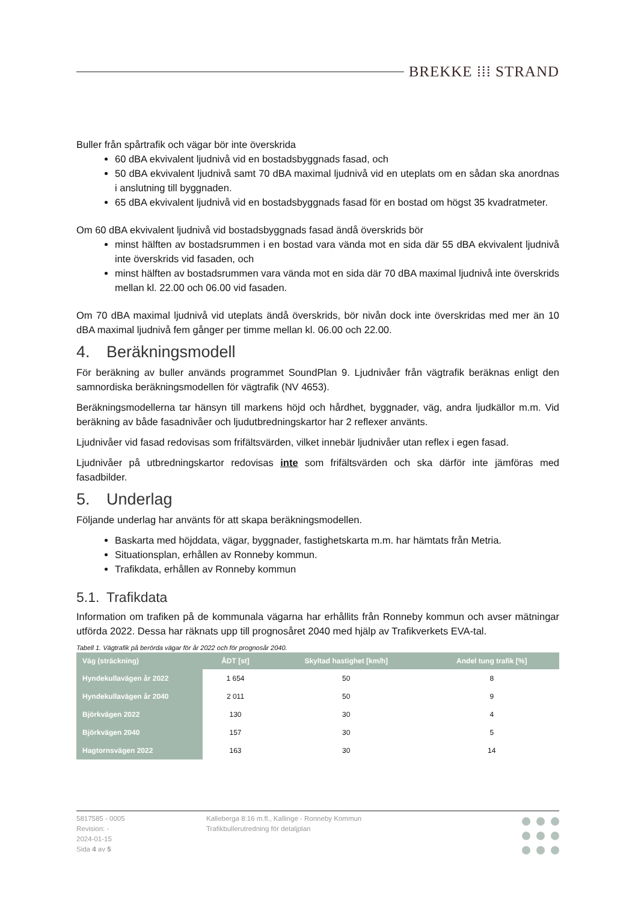BREKKE ⁞⁞⁞ STRAND
Buller från spårtrafik och vägar bör inte överskrida
60 dBA ekvivalent ljudnivå vid en bostadsbyggnads fasad, och
50 dBA ekvivalent ljudnivå samt 70 dBA maximal ljudnivå vid en uteplats om en sådan ska anordnas i anslutning till byggnaden.
65 dBA ekvivalent ljudnivå vid en bostadsbyggnads fasad för en bostad om högst 35 kvadratmeter.
Om 60 dBA ekvivalent ljudnivå vid bostadsbyggnads fasad ändå överskrids bör
minst hälften av bostadsrummen i en bostad vara vända mot en sida där 55 dBA ekvivalent ljudnivå inte överskrids vid fasaden, och
minst hälften av bostadsrummen vara vända mot en sida där 70 dBA maximal ljudnivå inte överskrids mellan kl. 22.00 och 06.00 vid fasaden.
Om 70 dBA maximal ljudnivå vid uteplats ändå överskrids, bör nivån dock inte överskridas med mer än 10 dBA maximal ljudnivå fem gånger per timme mellan kl. 06.00 och 22.00.
4. Beräkningsmodell
För beräkning av buller används programmet SoundPlan 9. Ljudnivåer från vägtrafik beräknas enligt den samnordiska beräkningsmodellen för vägtrafik (NV 4653).
Beräkningsmodellerna tar hänsyn till markens höjd och hårdhet, byggnader, väg, andra ljudkällor m.m. Vid beräkning av både fasadnivåer och ljudutbredningskartor har 2 reflexer använts.
Ljudnivåer vid fasad redovisas som frifältsvärden, vilket innebär ljudnivåer utan reflex i egen fasad.
Ljudnivåer på utbredningskartor redovisas inte som frifältsvärden och ska därför inte jämföras med fasadbilder.
5. Underlag
Följande underlag har använts för att skapa beräkningsmodellen.
Baskarta med höjddata, vägar, byggnader, fastighetskarta m.m. har hämtats från Metria.
Situationsplan, erhållen av Ronneby kommun.
Trafikdata, erhållen av Ronneby kommun
5.1. Trafikdata
Information om trafiken på de kommunala vägarna har erhållits från Ronneby kommun och avser mätningar utförda 2022. Dessa har räknats upp till prognosåret 2040 med hjälp av Trafikverkets EVA-tal.
Tabell 1. Vägtrafik på berörda vägar för år 2022 och för prognosår 2040.
| Väg (sträckning) | ÅDT [st] | Skyltad hastighet [km/h] | Andel tung trafik [%] |
| --- | --- | --- | --- |
| Hyndekullavägen år 2022 | 1 654 | 50 | 8 |
| Hyndekullavägen år 2040 | 2 011 | 50 | 9 |
| Björkvägen 2022 | 130 | 30 | 4 |
| Björkvägen 2040 | 157 | 30 | 5 |
| Hagtornsvägen 2022 | 163 | 30 | 14 |
5817585 - 0005
Revision: -
2024-01-15
Sida 4 av 5
Kalleberga 8:16 m.fl., Kallinge - Ronneby Kommun
Trafikbullerutredning för detaljplan